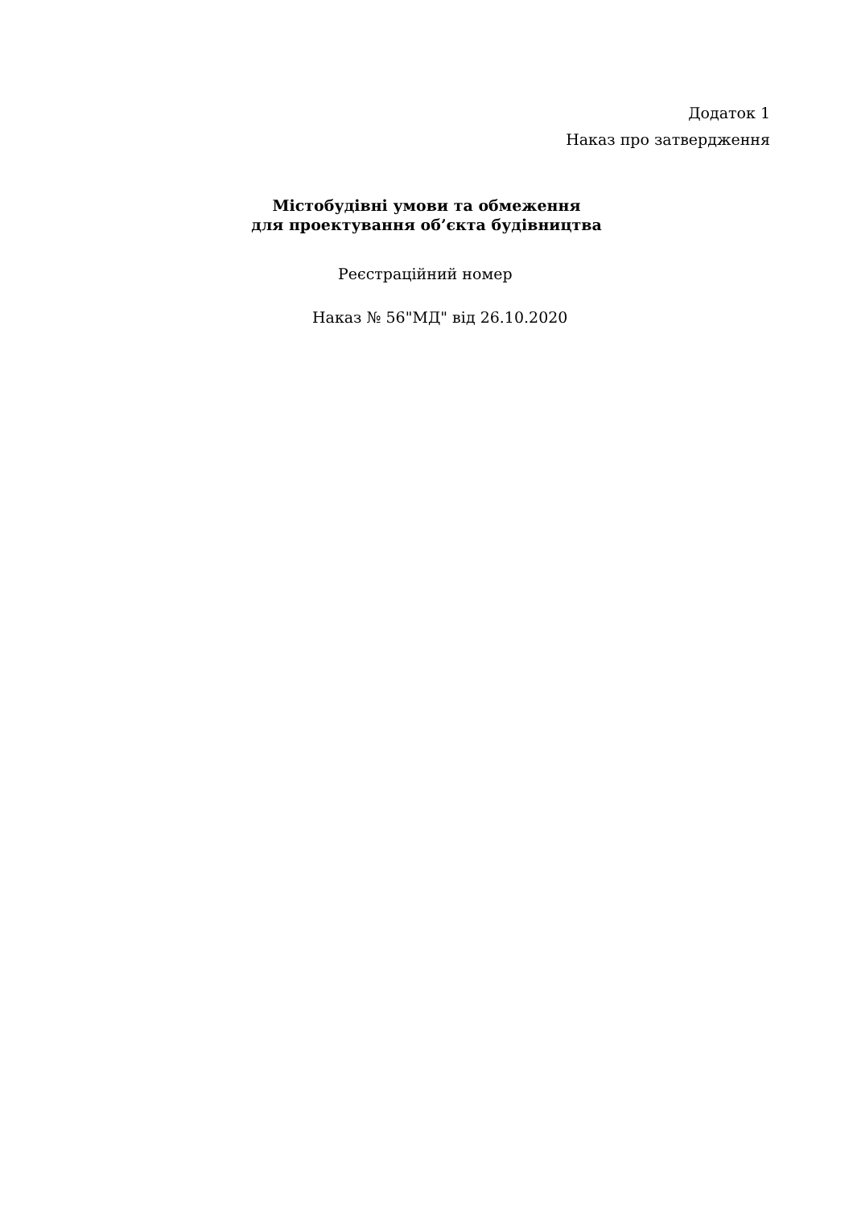Додаток 1
Наказ про затвердження
Містобудівні умови та обмеження
для проектування об’єкта будівництва
Реєстраційний номер
Наказ № 56"МД" від 26.10.2020